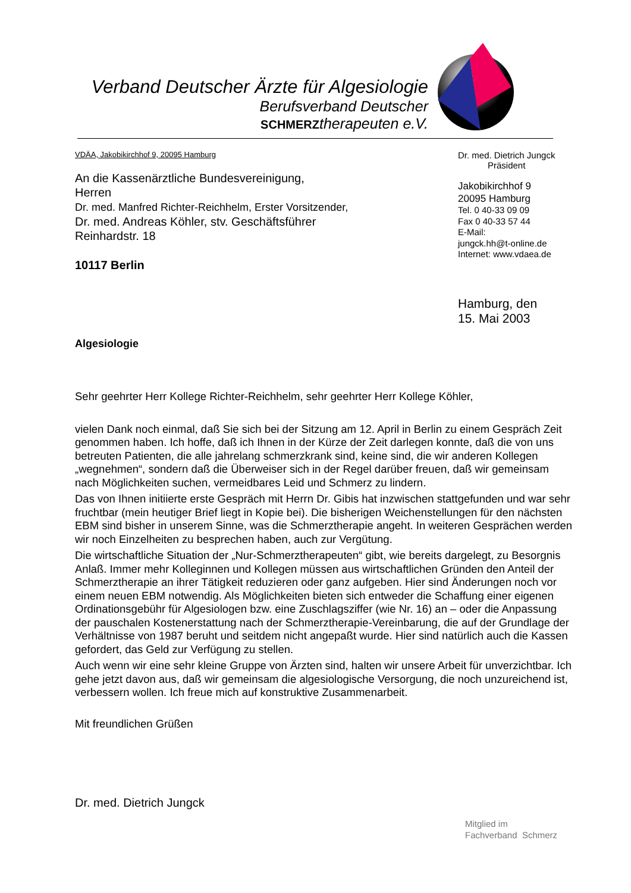Verband Deutscher Ärzte für Algesiologie
Berufsverband Deutscher
SCHMERZtherapeuten e.V.
VDÄA, Jakobikirchhof 9, 20095 Hamburg
An die Kassenärztliche Bundesvereinigung,
Herren
Dr. med. Manfred Richter-Reichhelm, Erster Vorsitzender,
Dr. med. Andreas Köhler, stv. Geschäftsführer
Reinhardstr. 18
10117 Berlin
Algesiologie
Dr. med. Dietrich Jungck
Präsident
Jakobikirchhof 9
20095 Hamburg
Tel. 0 40-33 09 09
Fax 0 40-33 57 44
E-Mail:
jungck.hh@t-online.de
Internet: www.vdaea.de
Hamburg, den
15. Mai 2003
Sehr geehrter Herr Kollege Richter-Reichhelm, sehr geehrter Herr Kollege Köhler,
vielen Dank noch einmal, daß Sie sich bei der Sitzung am 12. April in Berlin zu einem Gespräch Zeit genommen haben. Ich hoffe, daß ich Ihnen in der Kürze der Zeit darlegen konnte, daß die von uns betreuten Patienten, die alle jahrelang schmerzkrank sind, keine sind, die wir anderen Kollegen „wegnehmen“, sondern daß die Überweiser sich in der Regel darüber freuen, daß wir gemeinsam nach Möglichkeiten suchen, vermeidbares Leid und Schmerz zu lindern.
Das von Ihnen initiierte erste Gespräch mit Herrn Dr. Gibis hat inzwischen stattgefunden und war sehr fruchtbar (mein heutiger Brief liegt in Kopie bei). Die bisherigen Weichenstellungen für den nächsten EBM sind bisher in unserem Sinne, was die Schmerztherapie angeht. In weiteren Gesprächen werden wir noch Einzelheiten zu besprechen haben, auch zur Vergütung.
Die wirtschaftliche Situation der „Nur-Schmerztherapeuten“ gibt, wie bereits dargelegt, zu Besorgnis Anlaß. Immer mehr Kolleginnen und Kollegen müssen aus wirtschaftlichen Gründen den Anteil der Schmerztherapie an ihrer Tätigkeit reduzieren oder ganz aufgeben. Hier sind Änderungen noch vor einem neuen EBM notwendig. Als Möglichkeiten bieten sich entweder die Schaffung einer eigenen Ordinationsgebühr für Algesiologen bzw. eine Zuschlagsziffer (wie Nr. 16) an – oder die Anpassung der pauschalen Kostenerstattung nach der Schmerztherapie-Vereinbarung, die auf der Grundlage der Verhältnisse von 1987 beruht und seitdem nicht angepaßt wurde. Hier sind natürlich auch die Kassen gefordert, das Geld zur Verfügung zu stellen.
Auch wenn wir eine sehr kleine Gruppe von Ärzten sind, halten wir unsere Arbeit für unverzichtbar. Ich gehe jetzt davon aus, daß wir gemeinsam die algesiologische Versorgung, die noch unzureichend ist, verbessern wollen. Ich freue mich auf konstruktive Zusammenarbeit.
Mit freundlichen Grüßen
Dr. med. Dietrich Jungck
Mitglied im
Fachverband Schmerz